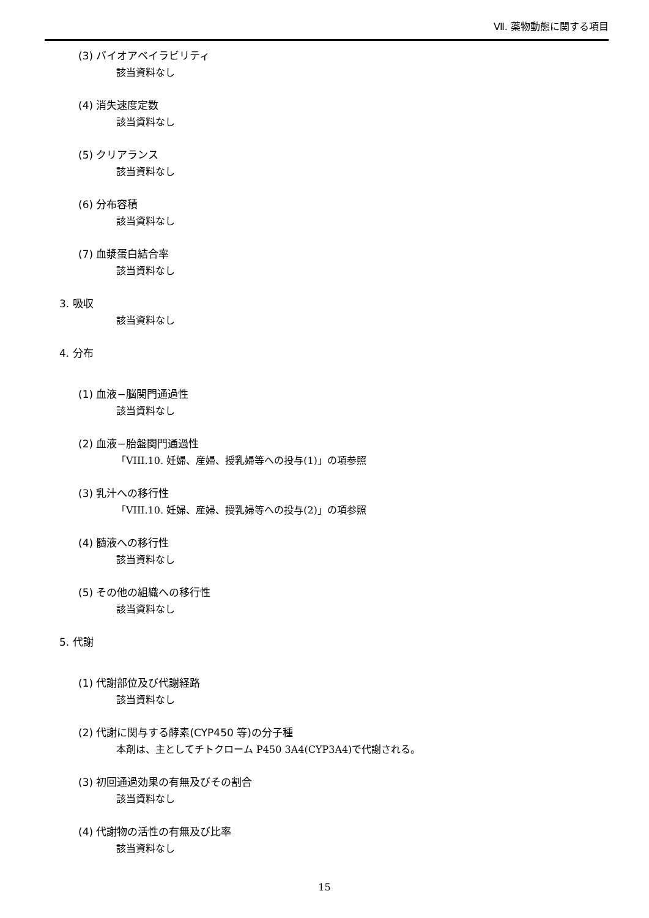Ⅶ. 薬物動態に関する項目
(3) バイオアベイラビリティ
該当資料なし
(4) 消失速度定数
該当資料なし
(5) クリアランス
該当資料なし
(6) 分布容積
該当資料なし
(7) 血漿蛋白結合率
該当資料なし
3. 吸収
該当資料なし
4. 分布
(1) 血液−脳関門通過性
該当資料なし
(2) 血液−胎盤関門通過性
「VIII.10. 妊婦、産婦、授乳婦等への投与(1)」の項参照
(3) 乳汁への移行性
「VIII.10. 妊婦、産婦、授乳婦等への投与(2)」の項参照
(4) 髄液への移行性
該当資料なし
(5) その他の組織への移行性
該当資料なし
5. 代謝
(1) 代謝部位及び代謝経路
該当資料なし
(2) 代謝に関与する酵素(CYP450 等)の分子種
本剤は、主としてチトクローム P450 3A4(CYP3A4)で代謝される。
(3) 初回通過効果の有無及びその割合
該当資料なし
(4) 代謝物の活性の有無及び比率
該当資料なし
15